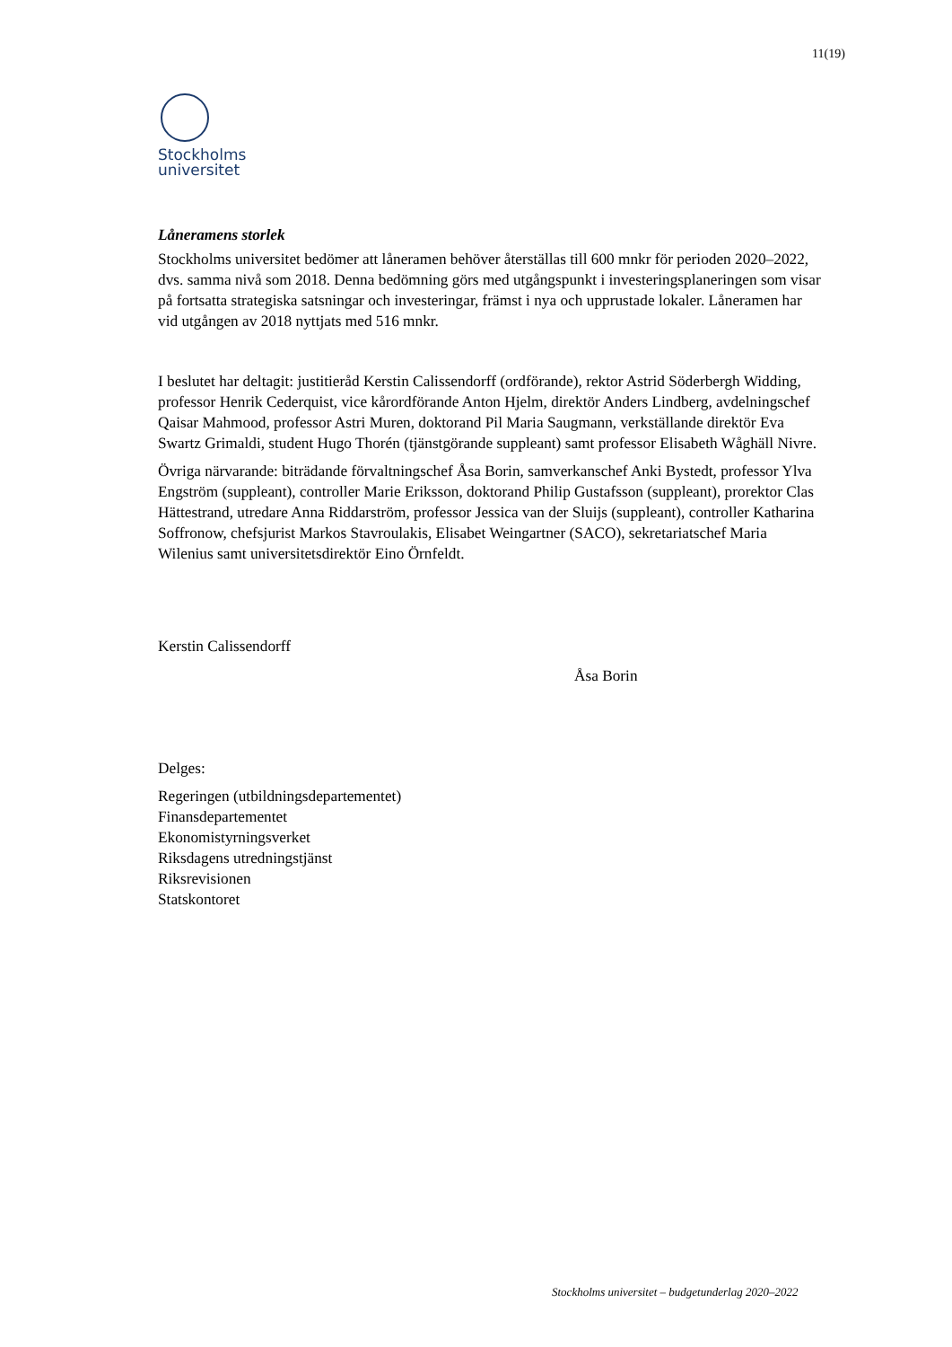11(19)
Stockholms
universitet
Låneramens storlek
Stockholms universitet bedömer att låneramen behöver återställas till 600 mnkr för perioden 2020–2022, dvs. samma nivå som 2018. Denna bedömning görs med utgångspunkt i investeringsplaneringen som visar på fortsatta strategiska satsningar och investeringar, främst i nya och upprustade lokaler. Låneramen har vid utgången av 2018 nyttjats med 516 mnkr.
I beslutet har deltagit: justitieråd Kerstin Calissendorff (ordförande), rektor Astrid Söderbergh Widding, professor Henrik Cederquist, vice kårordförande Anton Hjelm, direktör Anders Lindberg, avdelningschef Qaisar Mahmood, professor Astri Muren, doktorand Pil Maria Saugmann, verkställande direktör Eva Swartz Grimaldi, student Hugo Thorén (tjänstgörande suppleant) samt professor Elisabeth Wåghäll Nivre.
Övriga närvarande: biträdande förvaltningschef Åsa Borin, samverkanschef Anki Bystedt, professor Ylva Engström (suppleant), controller Marie Eriksson, doktorand Philip Gustafsson (suppleant), prorektor Clas Hättestrand, utredare Anna Riddarström, professor Jessica van der Sluijs (suppleant), controller Katharina Soffronow, chefsjurist Markos Stavroulakis, Elisabet Weingartner (SACO), sekretariatschef Maria Wilenius samt universitetsdirektör Eino Örnfeldt.
Kerstin Calissendorff
Åsa Borin
Delges:
Regeringen (utbildningsdepartementet)
Finansdepartementet
Ekonomistyrningsverket
Riksdagens utredningstjänst
Riksrevisionen
Statskontoret
Stockholms universitet – budgetunderlag 2020–2022